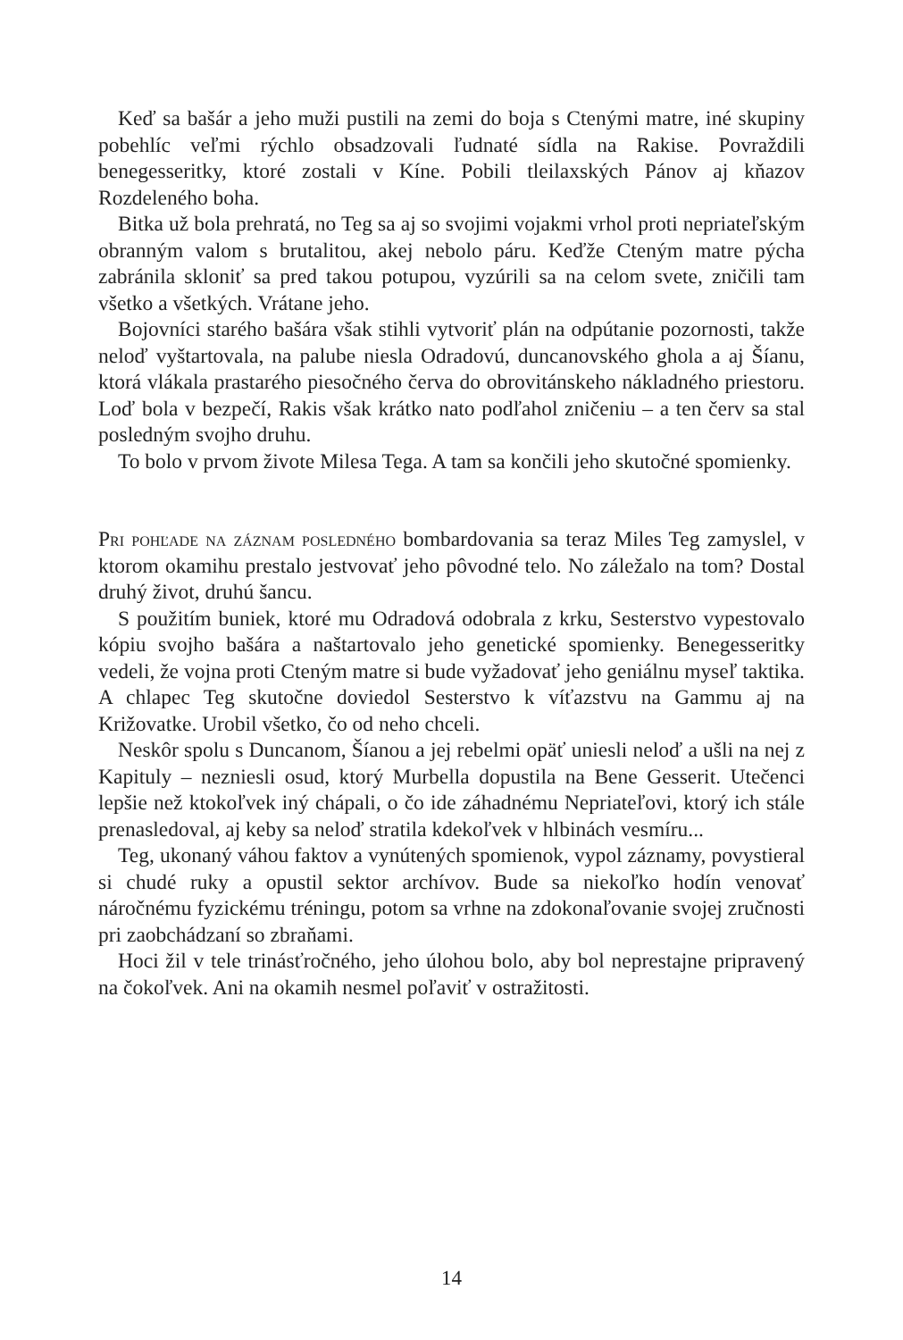Keď sa bašár a jeho muži pustili na zemi do boja s Ctenými matre, iné skupiny pobehlíc veľmi rýchlo obsadzovali ľudnaté sídla na Rakise. Povraždili benegesseritky, ktoré zostali v Kíne. Pobili tleilaxských Pánov aj kňazov Rozdeleného boha.
Bitka už bola prehratá, no Teg sa aj so svojimi vojakmi vrhol proti nepriateľským obranným valom s brutalitou, akej nebolo páru. Keďže Cteným matre pýcha zabránila skloniť sa pred takou potupou, vyzúrili sa na celom svete, zničili tam všetko a všetkých. Vrátane jeho.
Bojovníci starého bašára však stihli vytvoriť plán na odpútanie pozornosti, takže neloď vyštartovala, na palube niesla Odradovú, duncanovského ghola a aj Šíanu, ktorá vlákala prastarého piesočného červa do obrovitánskeho nákladného priestoru. Loď bola v bezpečí, Rakis však krátko nato podľahol zničeniu – a ten červ sa stal posledným svojho druhu.
To bolo v prvom živote Milesa Tega. A tam sa končili jeho skutočné spomienky.
Pri pohľade na záznam posledného bombardovania sa teraz Miles Teg zamyslel, v ktorom okamihu prestalo jestvovať jeho pôvodné telo. No záležalo na tom? Dostal druhý život, druhú šancu.
S použitím buniek, ktoré mu Odradová odobrala z krku, Sesterstvo vypestovalo kópiu svojho bašára a naštartovalo jeho genetické spomienky. Benegesseritky vedeli, že vojna proti Cteným matre si bude vyžadovať jeho geniálnu myseľ taktika. A chlapec Teg skutočne doviedol Sesterstvo k víťazstvu na Gammu aj na Križovatke. Urobil všetko, čo od neho chceli.
Neskôr spolu s Duncanom, Šíanou a jej rebelmi opäť uniesli neloď a ušli na nej z Kapituly – nezniesli osud, ktorý Murbella dopustila na Bene Gesserit. Utečenci lepšie než ktokoľvek iný chápali, o čo ide záhadnému Nepriateľovi, ktorý ich stále prenasledoval, aj keby sa neloď stratila kdekoľvek v hlbinách vesmíru...
Teg, ukonaný váhou faktov a vynútených spomienok, vypol záznamy, povystieral si chudé ruky a opustil sektor archívov. Bude sa niekoľko hodín venovať náročnému fyzickému tréningu, potom sa vrhne na zdokonaľovanie svojej zručnosti pri zaobchádzaní so zbraňami.
Hoci žil v tele trinásťročného, jeho úlohou bolo, aby bol neprestajne pripravený na čokoľvek. Ani na okamih nesmel poľaviť v ostražitosti.
14